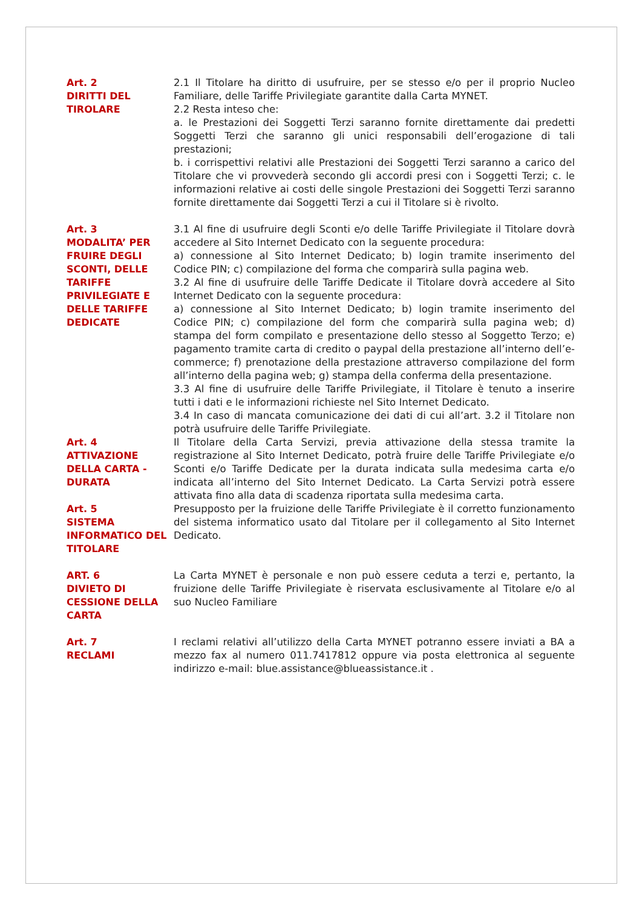Art. 2
DIRITTI DEL
TIROLARE
2.1 Il Titolare ha diritto di usufruire, per se stesso e/o per il proprio Nucleo Familiare, delle Tariffe Privilegiate garantite dalla Carta MYNET.
2.2 Resta inteso che:
a. le Prestazioni dei Soggetti Terzi saranno fornite direttamente dai predetti Soggetti Terzi che saranno gli unici responsabili dell’erogazione di tali prestazioni;
b. i corrispettivi relativi alle Prestazioni dei Soggetti Terzi saranno a carico del Titolare che vi provvederà secondo gli accordi presi con i Soggetti Terzi; c. le informazioni relative ai costi delle singole Prestazioni dei Soggetti Terzi saranno fornite direttamente dai Soggetti Terzi a cui il Titolare si è rivolto.
Art. 3
MODALITA’ PER FRUIRE DEGLI SCONTI, DELLE TARIFFE PRIVILEGIATE E DELLE TARIFFE DEDICATE
3.1 Al fine di usufruire degli Sconti e/o delle Tariffe Privilegiate il Titolare dovrà accedere al Sito Internet Dedicato con la seguente procedura:
a) connessione al Sito Internet Dedicato; b) login tramite inserimento del Codice PIN; c) compilazione del forma che comparirà sulla pagina web.
3.2 Al fine di usufruire delle Tariffe Dedicate il Titolare dovrà accedere al Sito Internet Dedicato con la seguente procedura:
a) connessione al Sito Internet Dedicato; b) login tramite inserimento del Codice PIN; c) compilazione del form che comparirà sulla pagina web; d) stampa del form compilato e presentazione dello stesso al Soggetto Terzo; e) pagamento tramite carta di credito o paypal della prestazione all’interno dell’e-commerce; f) prenotazione della prestazione attraverso compilazione del form all’interno della pagina web; g) stampa della conferma della presentazione.
3.3 Al fine di usufruire delle Tariffe Privilegiate, il Titolare è tenuto a inserire tutti i dati e le informazioni richieste nel Sito Internet Dedicato.
3.4 In caso di mancata comunicazione dei dati di cui all’art. 3.2 il Titolare non potrà usufruire delle Tariffe Privilegiate.
Art. 4
ATTIVAZIONE DELLA CARTA - DURATA
Il Titolare della Carta Servizi, previa attivazione della stessa tramite la registrazione al Sito Internet Dedicato, potrà fruire delle Tariffe Privilegiate e/o Sconti e/o Tariffe Dedicate per la durata indicata sulla medesima carta e/o indicata all’interno del Sito Internet Dedicato. La Carta Servizi potrà essere attivata fino alla data di scadenza riportata sulla medesima carta.
Art. 5
SISTEMA INFORMATICO DEL TITOLARE
Presupposto per la fruizione delle Tariffe Privilegiate è il corretto funzionamento del sistema informatico usato dal Titolare per il collegamento al Sito Internet Dedicato.
ART. 6
DIVIETO DI CESSIONE DELLA CARTA
La Carta MYNET è personale e non può essere ceduta a terzi e, pertanto, la fruizione delle Tariffe Privilegiate è riservata esclusivamente al Titolare e/o al suo Nucleo Familiare
Art. 7
RECLAMI
I reclami relativi all’utilizzo della Carta MYNET potranno essere inviati a BA a mezzo fax al numero 011.7417812 oppure via posta elettronica al seguente indirizzo e-mail: blue.assistance@blueassistance.it .